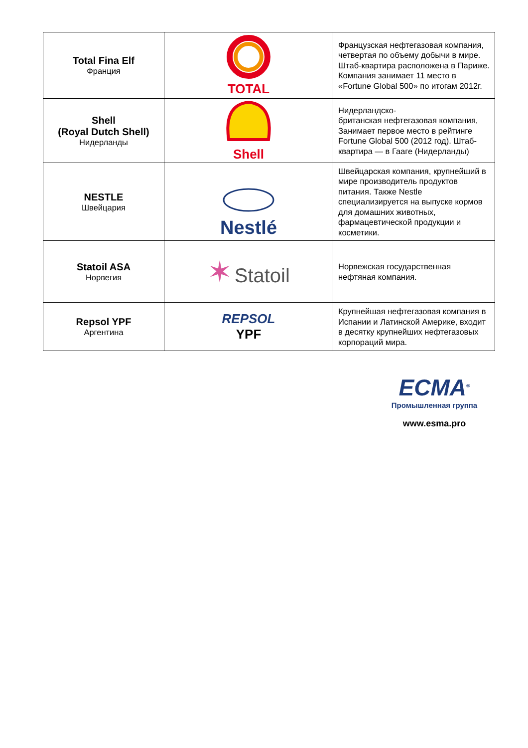| Total Fina Elf Франция | TOTAL | Французская нефтегазовая компания, четвертая по объему добычи в мире. Штаб-квартира расположена в Париже. Компания занимает 11 место в «Fortune Global 500» по итогам 2012г. |
| Shell (Royal Dutch Shell) Нидерланды | Shell | Нидерландско- британская нефтегазовая компания, Занимает первое место в рейтинге Fortune Global 500 (2012 год). Штаб-квартира — в Гааге (Нидерланды) |
| NESTLE Швейцария | Nestlé | Швейцарская компания, крупнейший в мире производитель продуктов питания. Также Nestle специализируется на выпуске кормов для домашних животных, фармацевтической продукции и косметики. |
| Statoil ASA Норвегия | ✶ Statoil | Норвежская государственная нефтяная компания. |
| Repsol YPF Аргентина | REPSOL YPF | Крупнейшая нефтегазовая компания в Испании и Латинской Америке, входит в десятку крупнейших нефтегазовых корпораций мира. |
ЕСМА<sup>®</sup>
Промышленная группа
www.esma.pro